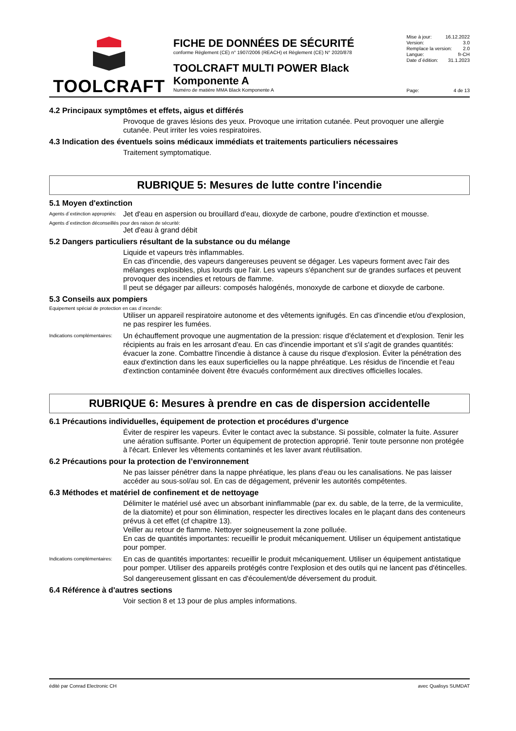TOOLCRAFT
FICHE DE DONNÉES DE SÉCURITÉ
conforme Règlement (CE) n° 1907/2006 (REACH) et Règlement (CE) N° 2020/878
TOOLCRAFT MULTI POWER Black
Komponente A
Numéro de matière MMA Black Komponente A
Mise à jour: 16.12.2022
Version: 3.0
Remplace la version: 2.0
Langue: fr-CH
Date d´édition: 31.1.2023
Page: 4 de 13
4.2 Principaux symptômes et effets, aigus et différés
Provoque de graves lésions des yeux. Provoque une irritation cutanée. Peut provoquer une allergie cutanée. Peut irriter les voies respiratoires.
4.3 Indication des éventuels soins médicaux immédiats et traitements particuliers nécessaires
Traitement symptomatique.
RUBRIQUE 5: Mesures de lutte contre l'incendie
5.1 Moyen d'extinction
Agents d´extinction appropriés: Jet d'eau en aspersion ou brouillard d'eau, dioxyde de carbone, poudre d'extinction et mousse.
Agents d´extinction déconseillés pour des raison de sécurité:
Jet d'eau à grand débit
5.2 Dangers particuliers résultant de la substance ou du mélange
Liquide et vapeurs très inflammables.
En cas d'incendie, des vapeurs dangereuses peuvent se dégager. Les vapeurs forment avec l'air des mélanges explosibles, plus lourds que l'air. Les vapeurs s'épanchent sur de grandes surfaces et peuvent provoquer des incendies et retours de flamme.
Il peut se dégager par ailleurs: composés halogénés, monoxyde de carbone et dioxyde de carbone.
5.3 Conseils aux pompiers
Equipement spécial de protection en cas d´incendie:
Utiliser un appareil respiratoire autonome et des vêtements ignifugés. En cas d'incendie et/ou d'explosion, ne pas respirer les fumées.
Indications complémentaires: Un échauffement provoque une augmentation de la pression: risque d'éclatement et d'explosion. Tenir les récipients au frais en les arrosant d'eau. En cas d'incendie important et s'il s'agit de grandes quantités: évacuer la zone. Combattre l'incendie à distance à cause du risque d'explosion. Éviter la pénétration des eaux d'extinction dans les eaux superficielles ou la nappe phréatique. Les résidus de l'incendie et l'eau d'extinction contaminée doivent être évacués conformément aux directives officielles locales.
RUBRIQUE 6: Mesures à prendre en cas de dispersion accidentelle
6.1 Précautions individuelles, équipement de protection et procédures d’urgence
Éviter de respirer les vapeurs. Éviter le contact avec la substance. Si possible, colmater la fuite. Assurer une aération suffisante. Porter un équipement de protection approprié. Tenir toute personne non protégée à l'écart. Enlever les vêtements contaminés et les laver avant réutilisation.
6.2 Précautions pour la protection de l’environnement
Ne pas laisser pénétrer dans la nappe phréatique, les plans d'eau ou les canalisations. Ne pas laisser accéder au sous-sol/au sol. En cas de dégagement, prévenir les autorités compétentes.
6.3 Méthodes et matériel de confinement et de nettoyage
Délimiter le matériel usé avec un absorbant ininflammable (par ex. du sable, de la terre, de la vermiculite, de la diatomite) et pour son élimination, respecter les directives locales en le plaçant dans des conteneurs prévus à cet effet (cf chapitre 13).
Veiller au retour de flamme. Nettoyer soigneusement la zone polluée.
En cas de quantités importantes: recueillir le produit mécaniquement. Utiliser un équipement antistatique pour pomper.
Indications complémentaires: En cas de quantités importantes: recueillir le produit mécaniquement. Utiliser un équipement antistatique pour pomper. Utiliser des appareils protégés contre l'explosion et des outils qui ne lancent pas d'étincelles.
Sol dangereusement glissant en cas d'écoulement/de déversement du produit.
6.4 Référence à d'autres sections
Voir section 8 et 13 pour de plus amples informations.
édité par Conrad Electronic CH avec Qualisys SUMDAT